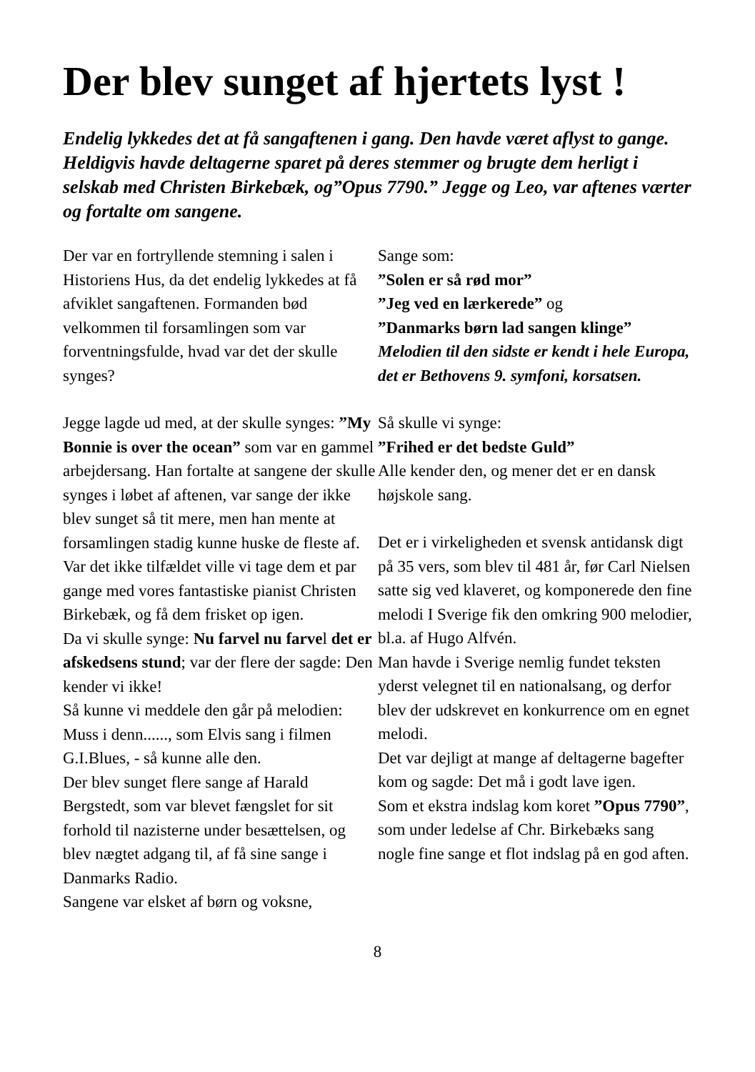Der blev sunget af hjertets lyst !
Endelig lykkedes det at få sangaftenen i gang. Den havde været aflyst to gange. Heldigvis havde deltagerne sparet på deres stemmer og brugte dem herligt i selskab med Christen Birkebæk, og”Opus 7790.” Jegge og Leo, var aftenes værter og fortalte om sangene.
Der var en fortryllende stemning i salen i Historiens Hus, da det endelig lykkedes at få afviklet sangaftenen. Formanden bød velkommen til forsamlingen som var forventningsfulde, hvad var det der skulle synges?
Jegge lagde ud med, at der skulle synges: ”My Bonnie is over the ocean” som var en gammel arbejdersang. Han fortalte at sangene der skulle synges i løbet af aftenen, var sange der ikke blev sunget så tit mere, men han mente at forsamlingen stadig kunne huske de fleste af.
Var det ikke tilfældet ville vi tage dem et par gange med vores fantastiske pianist Christen Birkebæk, og få dem frisket op igen.
Da vi skulle synge: Nu farvel nu farvel det er afskedsens stund; var der flere der sagde: Den kender vi ikke!
Så kunne vi meddele den går på melodien: Muss i denn......, som Elvis sang i filmen G.I.Blues, - så kunne alle den.
Der blev sunget flere sange af Harald Bergstedt, som var blevet fængslet for sit forhold til nazisterne under besættelsen, og blev nægtet adgang til, af få sine sange i Danmarks Radio.
Sangene var elsket af børn og voksne,
Sange som:
”Solen er så rød mor”
”Jeg ved en lærkerede” og
”Danmarks børn lad sangen klinge”
Melodien til den sidste er kendt i hele Europa, det er Bethovens 9. symfoni, korsatsen.
Så skulle vi synge:
”Frihed er det bedste Guld”
Alle kender den, og mener det er en dansk højskole sang.
Det er i virkeligheden et svensk antidansk digt på 35 vers, som blev til 481 år, før Carl Nielsen satte sig ved klaveret, og komponerede den fine melodi I Sverige fik den omkring 900 melodier, bl.a. af Hugo Alfvén.
Man havde i Sverige nemlig fundet teksten yderst velegnet til en nationalsang, og derfor blev der udskrevet en konkurrence om en egnet melodi.
Det var dejligt at mange af deltagerne bagefter kom og sagde: Det må i godt lave igen.
Som et ekstra indslag kom koret ”Opus 7790”, som under ledelse af Chr. Birkebæks sang nogle fine sange et flot indslag på en god aften.
8